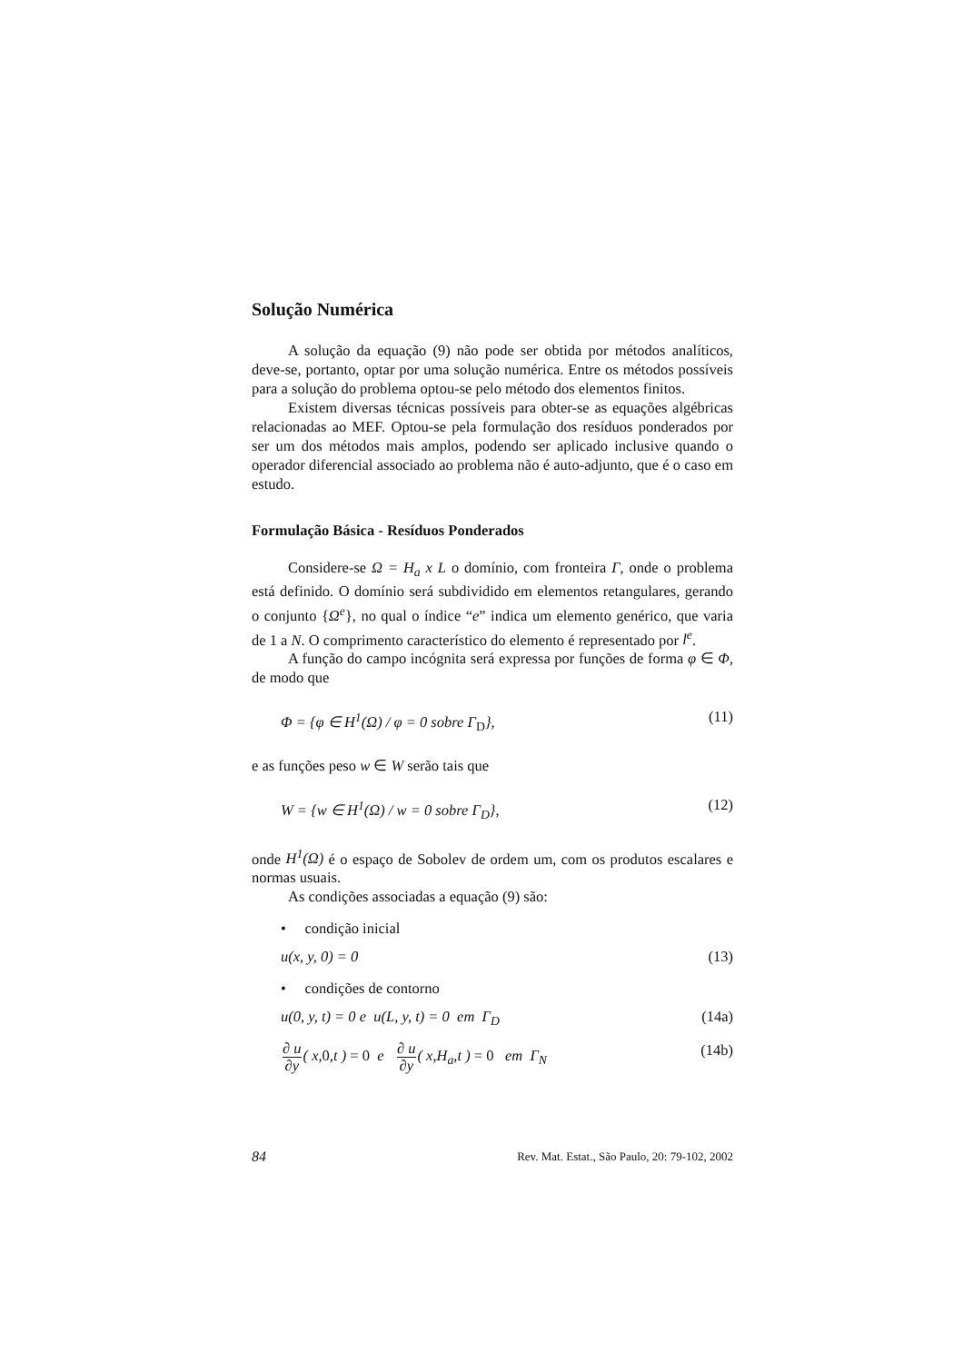Solução Numérica
A solução da equação (9) não pode ser obtida por métodos analíticos, deve-se, portanto, optar por uma solução numérica. Entre os métodos possíveis para a solução do problema optou-se pelo método dos elementos finitos.
Existem diversas técnicas possíveis para obter-se as equações algébricas relacionadas ao MEF. Optou-se pela formulação dos resíduos ponderados por ser um dos métodos mais amplos, podendo ser aplicado inclusive quando o operador diferencial associado ao problema não é auto-adjunto, que é o caso em estudo.
Formulação Básica - Resíduos Ponderados
Considere-se Ω = H<sub>a</sub> x L o domínio, com fronteira Γ, onde o problema está definido. O domínio será subdividido em elementos retangulares, gerando o conjunto {Ω<sup>e</sup>}, no qual o índice “e” indica um elemento genérico, que varia de 1 a N. O comprimento característico do elemento é representado por l<sup>e</sup>.
A função do campo incógnita será expressa por funções de forma φ ∈ Φ, de modo que
Φ = {φ ∈ H<sup>1</sup>(Ω) / φ = 0 sobre Γ<sub>D</sub>}, (11)
e as funções peso w ∈ W serão tais que
W = {w ∈ H<sup>1</sup>(Ω) / w = 0 sobre Γ<sub>D</sub>}, (12)
onde H<sup>1</sup>(Ω) é o espaço de Sobolev de ordem um, com os produtos escalares e normas usuais.
As condições associadas a equação (9) são:
• condição inicial
u(x, y, 0) = 0 (13)
• condições de contorno
u(0, y, t) = 0 e u(L, y, t) = 0 em Γ<sub>D</sub> (14a)
∂ u ∂y( x, 0,t ) = 0 e ∂ u ∂y( x,H<sub>a</sub>,t ) = 0 em Γ<sub>N</sub> (14b)
84 Rev. Mat. Estat., São Paulo, 20: 79-102, 2002